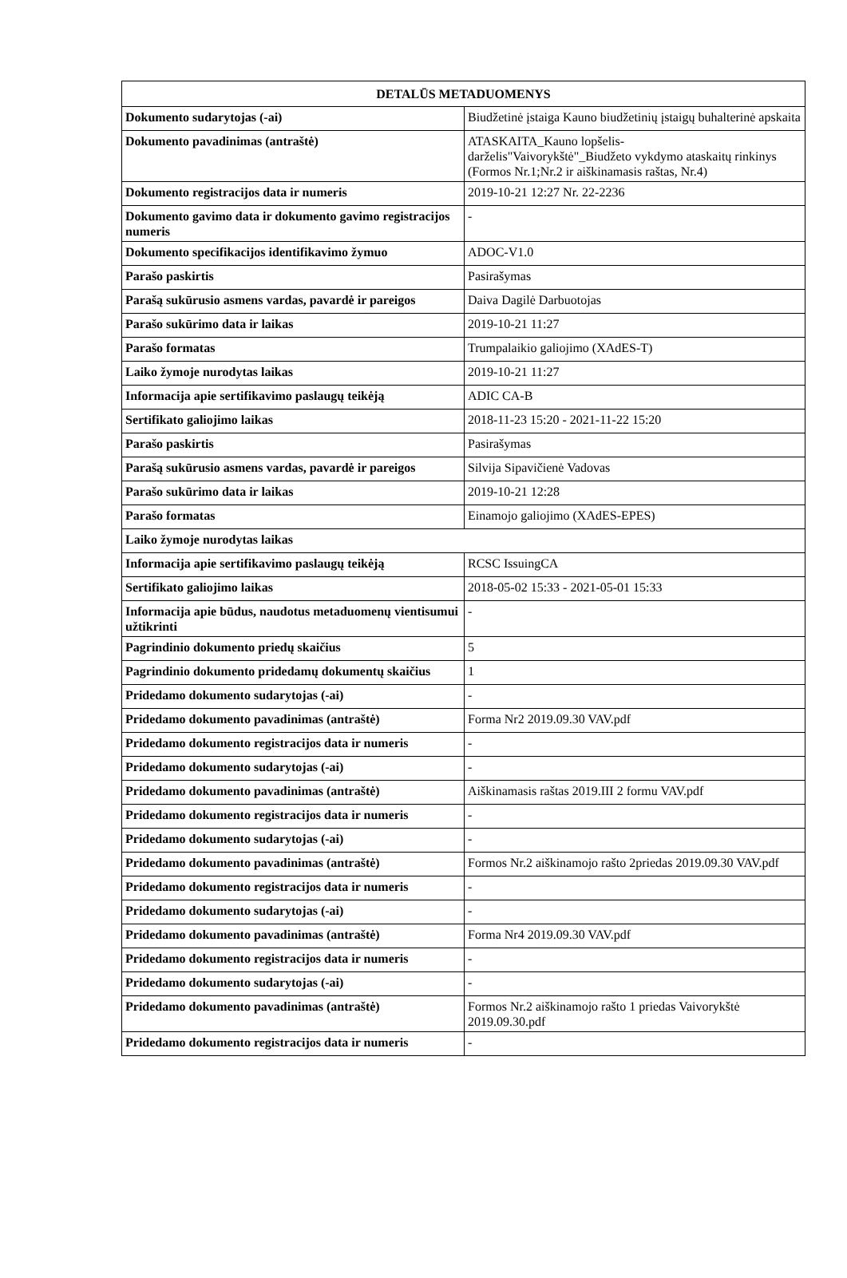| DETALŪS METADUOMENYS | |
| --- | --- |
| Dokumento sudarytojas (-ai) | Biudžetinė įstaiga Kauno biudžetinių įstaigų buhalterinė apskaita |
| Dokumento pavadinimas (antraštė) | ATASKAITA_Kauno lopšelis- darželis"Vaivorykštė"_Biudžeto vykdymo ataskaitų rinkinys (Formos Nr.1;Nr.2 ir aiškinamasis raštas, Nr.4) |
| Dokumento registracijos data ir numeris | 2019-10-21 12:27 Nr. 22-2236 |
| Dokumento gavimo data ir dokumento gavimo registracijos numeris | - |
| Dokumento specifikacijos identifikavimo žymuo | ADOC-V1.0 |
| Parašo paskirtis | Pasirašymas |
| Parašą sukūrusio asmens vardas, pavardė ir pareigos | Daiva Dagilė Darbuotojas |
| Parašo sukūrimo data ir laikas | 2019-10-21 11:27 |
| Parašo formatas | Trumpalaikio galiojimo (XAdES-T) |
| Laiko žymoje nurodytas laikas | 2019-10-21 11:27 |
| Informacija apie sertifikavimo paslaugų teikėją | ADIC CA-B |
| Sertifikato galiojimo laikas | 2018-11-23 15:20 - 2021-11-22 15:20 |
| Parašo paskirtis | Pasirašymas |
| Parašą sukūrusio asmens vardas, pavardė ir pareigos | Silvija Sipavičienė Vadovas |
| Parašo sukūrimo data ir laikas | 2019-10-21 12:28 |
| Parašo formatas | Einamojo galiojimo (XAdES-EPES) |
| Laiko žymoje nurodytas laikas | |
| Informacija apie sertifikavimo paslaugų teikėją | RCSC IssuingCA |
| Sertifikato galiojimo laikas | 2018-05-02 15:33 - 2021-05-01 15:33 |
| Informacija apie būdus, naudotus metaduomenų vientisumui užtikrinti | - |
| Pagrindinio dokumento priedų skaičius | 5 |
| Pagrindinio dokumento pridedamų dokumentų skaičius | 1 |
| Pridedamo dokumento sudarytojas (-ai) | - |
| Pridedamo dokumento pavadinimas (antraštė) | Forma Nr2 2019.09.30 VAV.pdf |
| Pridedamo dokumento registracijos data ir numeris | - |
| Pridedamo dokumento sudarytojas (-ai) | - |
| Pridedamo dokumento pavadinimas (antraštė) | Aiškinamasis raštas 2019.III 2 formu VAV.pdf |
| Pridedamo dokumento registracijos data ir numeris | - |
| Pridedamo dokumento sudarytojas (-ai) | - |
| Pridedamo dokumento pavadinimas (antraštė) | Formos Nr.2 aiškinamojo rašto 2priedas 2019.09.30 VAV.pdf |
| Pridedamo dokumento registracijos data ir numeris | - |
| Pridedamo dokumento sudarytojas (-ai) | - |
| Pridedamo dokumento pavadinimas (antraštė) | Forma Nr4 2019.09.30 VAV.pdf |
| Pridedamo dokumento registracijos data ir numeris | - |
| Pridedamo dokumento sudarytojas (-ai) | - |
| Pridedamo dokumento pavadinimas (antraštė) | Formos Nr.2 aiškinamojo rašto 1 priedas Vaivorykštė 2019.09.30.pdf |
| Pridedamo dokumento registracijos data ir numeris | - |